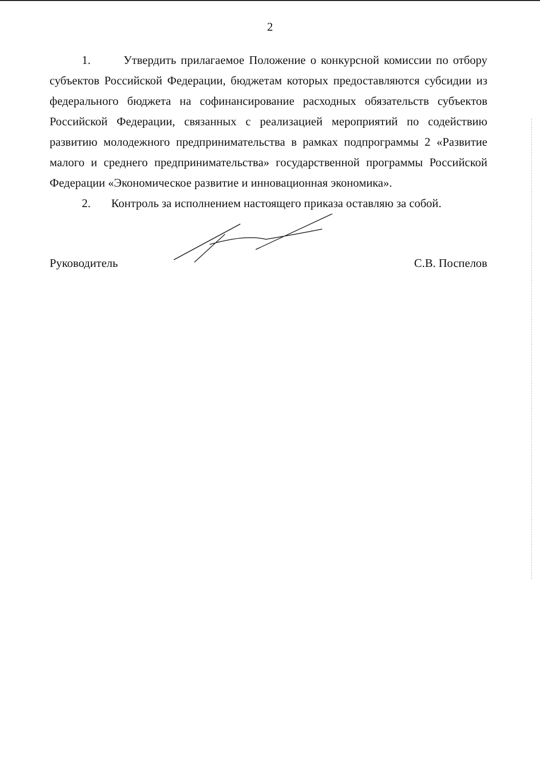2
1. Утвердить прилагаемое Положение о конкурсной комиссии по отбору субъектов Российской Федерации, бюджетам которых предоставляются субсидии из федерального бюджета на софинансирование расходных обязательств субъектов Российской Федерации, связанных с реализацией мероприятий по содействию развитию молодежного предпринимательства в рамках подпрограммы 2 «Развитие малого и среднего предпринимательства» государственной программы Российской Федерации «Экономическое развитие и инновационная экономика».
2. Контроль за исполнением настоящего приказа оставляю за собой.
Руководитель
С.В. Поспелов